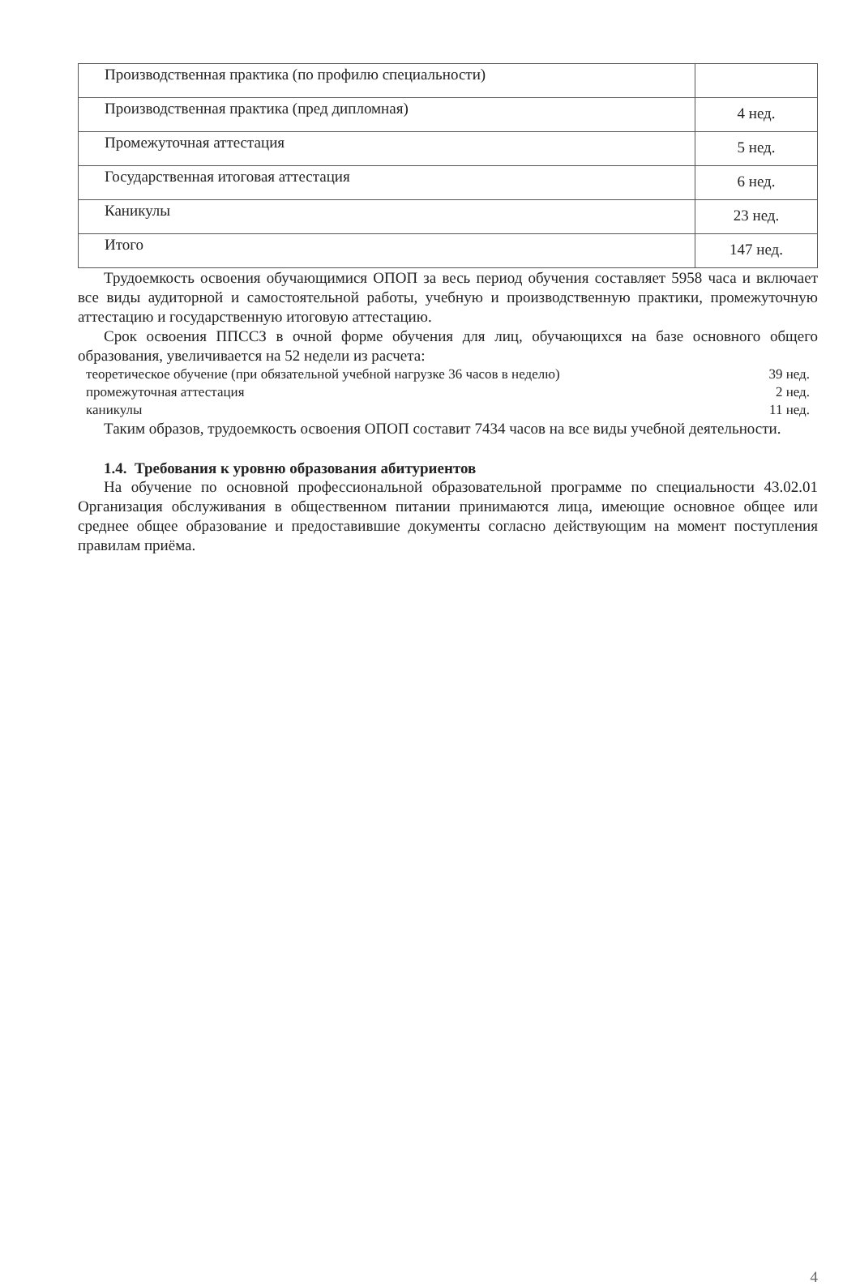| Производственная практика (по профилю специальности) | |
| Производственная практика (пред дипломная) | 4 нед. |
| Промежуточная аттестация | 5 нед. |
| Государственная итоговая аттестация | 6 нед. |
| Каникулы | 23 нед. |
| Итого | 147 нед. |
Трудоемкость освоения обучающимися ОПОП за весь период обучения составляет 5958 часа и включает все виды аудиторной и самостоятельной работы, учебную и производственную практики, промежуточную аттестацию и государственную итоговую аттестацию.
Срок освоения ППССЗ в очной форме обучения для лиц, обучающихся на базе основного общего образования, увеличивается на 52 недели из расчета:
теоретическое обучение (при обязательной учебной нагрузке 36 часов в неделю) 39 нед.
промежуточная аттестация 2 нед.
каникулы 11 нед.
Таким образов, трудоемкость освоения ОПОП составит 7434 часов на все виды учебной деятельности.
1.4. Требования к уровню образования абитуриентов
На обучение по основной профессиональной образовательной программе по специальности 43.02.01 Организация обслуживания в общественном питании принимаются лица, имеющие основное общее или среднее общее образование и предоставившие документы согласно действующим на момент поступления правилам приёма.
4